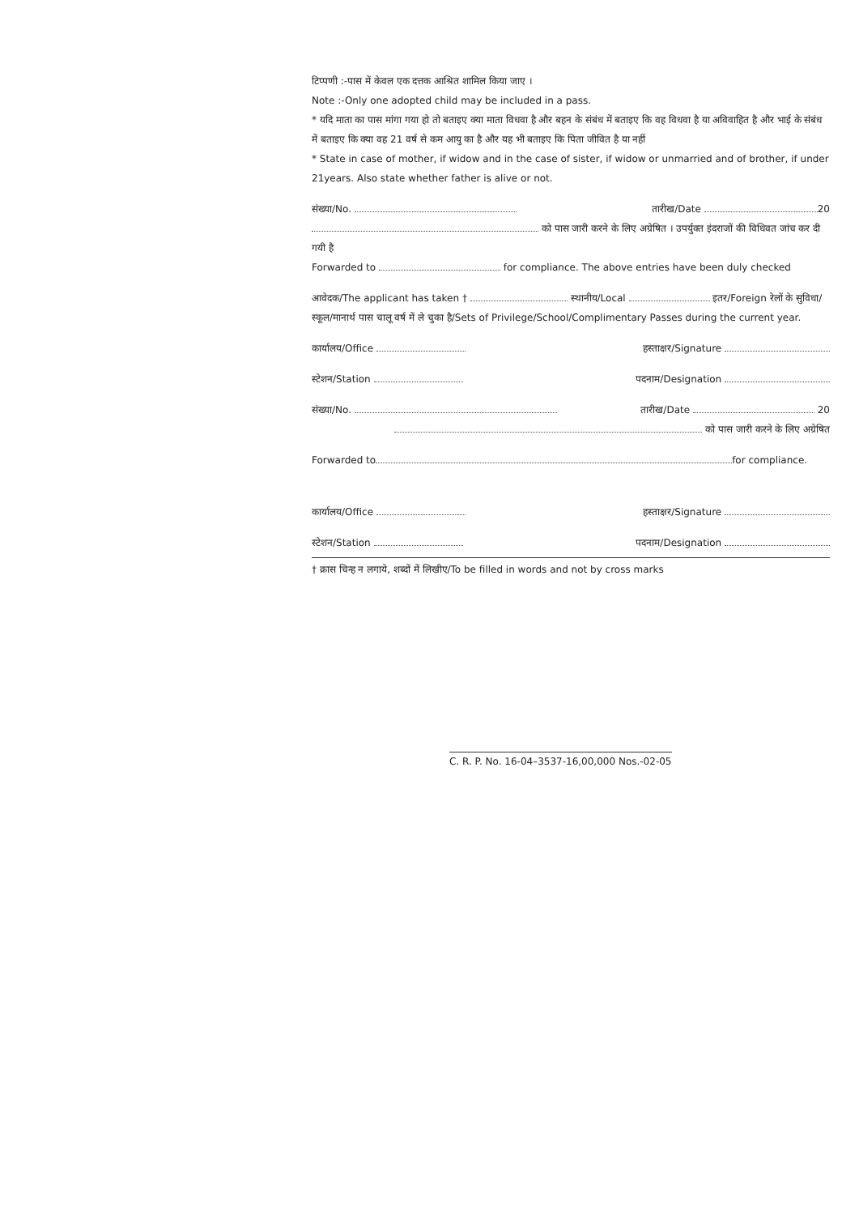टिप्पणी :-पास में केवल एक दत्तक आश्रित शामिल किया जाए ।
Note :-Only one adopted child may be included in a pass.
* यदि माता का पास मांगा गया हो तो बताइए क्या माता विधवा है और बहन के संबंध में बताइए कि वह विधवा है या अविवाहित है और भाई के संबंध में बताइए कि क्या वह 21 वर्ष से कम आयु का है और यह भी बताइए कि पिता जीवित है या नहीं
* State in case of mother, if widow and in the case of sister, if widow or unmarried and of brother, if under 21years. Also state whether father is alive or not.
संख्या/No. तारीख/Date 20
को पास जारी करने के लिए अग्रेषित । उपर्युक्त इंदराजों की विधिवत जांच कर दी गयी है
Forwarded to for compliance. The above entries have been duly checked
आवेदक/The applicant has taken † स्थानीय/Local इतर/Foreign रेलों के सुविधा/स्कूल/मानार्थ पास चालू वर्ष में ले चुका है/Sets of Privilege/School/Complimentary Passes during the current year.
कार्यालय/Office हस्ताक्षर/Signature
स्टेशन/Station पदनाम/Designation
संख्या/No. तारीख/Date 20
को पास जारी करने के लिए अग्रेषित
Forwarded to for compliance.
कार्यालय/Office हस्ताक्षर/Signature
स्टेशन/Station पदनाम/Designation
† क्रास चिन्ह न लगाये, शब्दों में लिखीए/To be filled in words and not by cross marks
C. R. P. No. 16-04–3537-16,00,000 Nos.-02-05